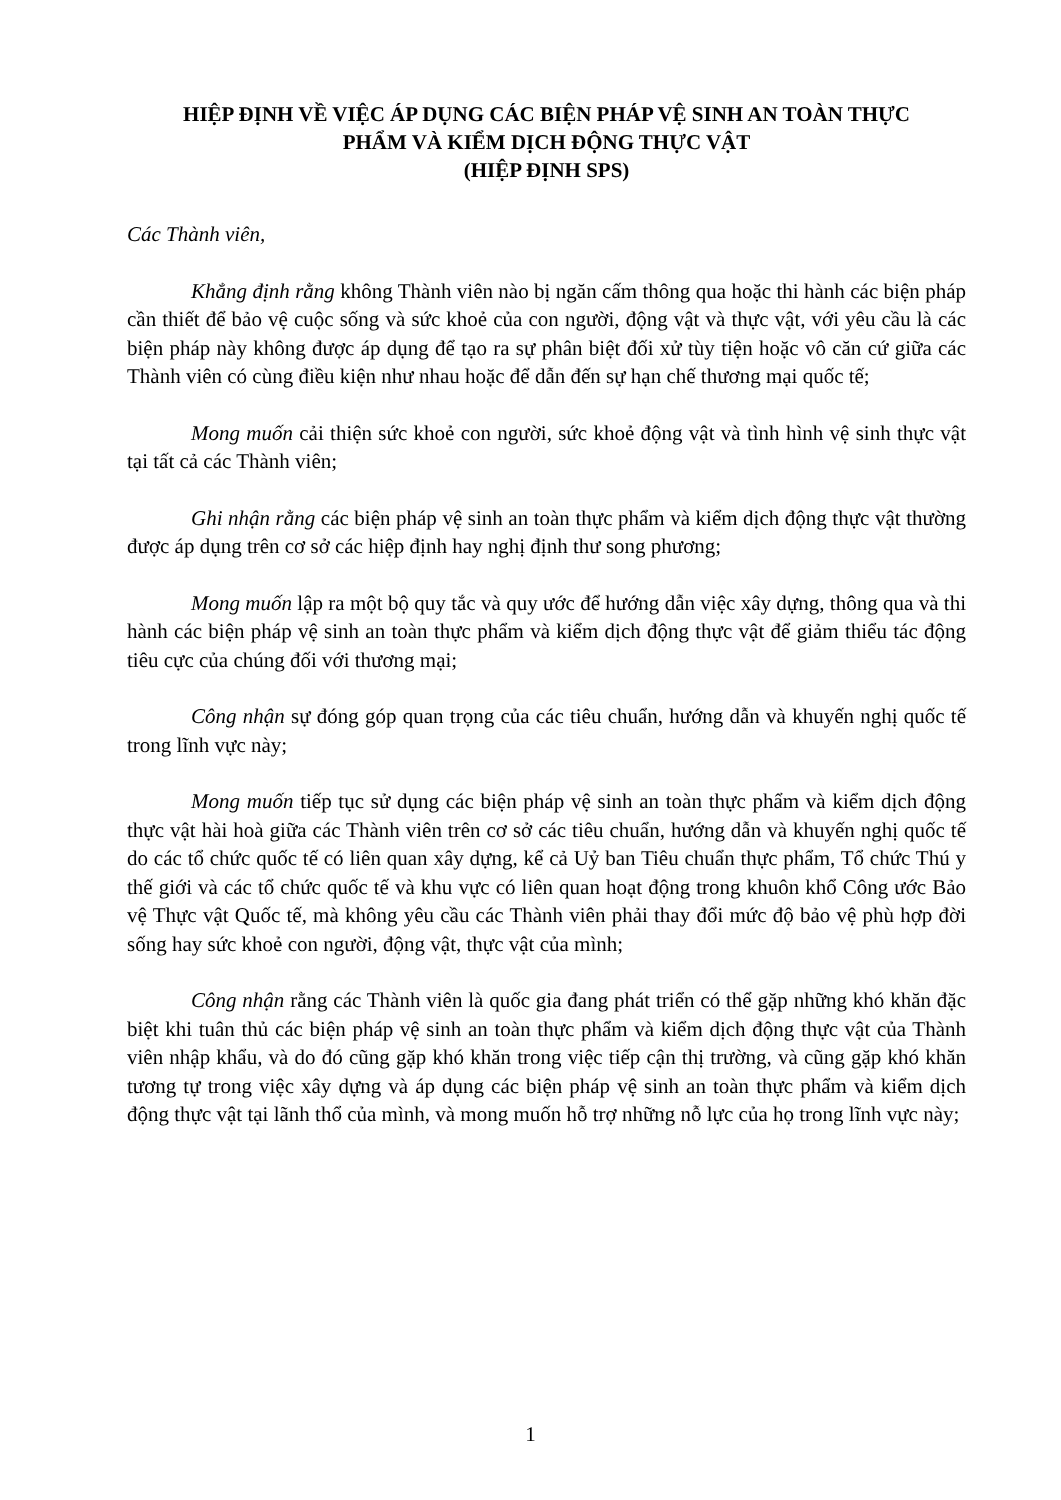HIỆP ĐỊNH VỀ VIỆC ÁP DỤNG CÁC BIỆN PHÁP VỆ SINH AN TOÀN THỰC
PHẨM VÀ KIỂM DỊCH ĐỘNG THỰC VẬT
(HIỆP ĐỊNH SPS)
Các Thành viên,
Khẳng định rằng không Thành viên nào bị ngăn cấm thông qua hoặc thi hành các biện pháp cần thiết để bảo vệ cuộc sống và sức khoẻ của con người, động vật và thực vật, với yêu cầu là các biện pháp này không được áp dụng để tạo ra sự phân biệt đối xử tùy tiện hoặc vô căn cứ giữa các Thành viên có cùng điều kiện như nhau hoặc để dẫn đến sự hạn chế thương mại quốc tế;
Mong muốn cải thiện sức khoẻ con người, sức khoẻ động vật và tình hình vệ sinh thực vật tại tất cả các Thành viên;
Ghi nhận rằng các biện pháp vệ sinh an toàn thực phẩm và kiểm dịch động thực vật thường được áp dụng trên cơ sở các hiệp định hay nghị định thư song phương;
Mong muốn lập ra một bộ quy tắc và quy ước để hướng dẫn việc xây dựng, thông qua và thi hành các biện pháp vệ sinh an toàn thực phẩm và kiểm dịch động thực vật để giảm thiểu tác động tiêu cực của chúng đối với thương mại;
Công nhận sự đóng góp quan trọng của các tiêu chuẩn, hướng dẫn và khuyến nghị quốc tế trong lĩnh vực này;
Mong muốn tiếp tục sử dụng các biện pháp vệ sinh an toàn thực phẩm và kiểm dịch động thực vật hài hoà giữa các Thành viên trên cơ sở các tiêu chuẩn, hướng dẫn và khuyến nghị quốc tế do các tổ chức quốc tế có liên quan xây dựng, kể cả Uỷ ban Tiêu chuẩn thực phẩm, Tổ chức Thú y thế giới và các tổ chức quốc tế và khu vực có liên quan hoạt động trong khuôn khổ Công ước Bảo vệ Thực vật Quốc tế, mà không yêu cầu các Thành viên phải thay đổi mức độ bảo vệ phù hợp đời sống hay sức khoẻ con người, động vật, thực vật của mình;
Công nhận rằng các Thành viên là quốc gia đang phát triển có thể gặp những khó khăn đặc biệt khi tuân thủ các biện pháp vệ sinh an toàn thực phẩm và kiểm dịch động thực vật của Thành viên nhập khẩu, và do đó cũng gặp khó khăn trong việc tiếp cận thị trường, và cũng gặp khó khăn tương tự trong việc xây dựng và áp dụng các biện pháp vệ sinh an toàn thực phẩm và kiểm dịch động thực vật tại lãnh thổ của mình, và mong muốn hỗ trợ những nỗ lực của họ trong lĩnh vực này;
1